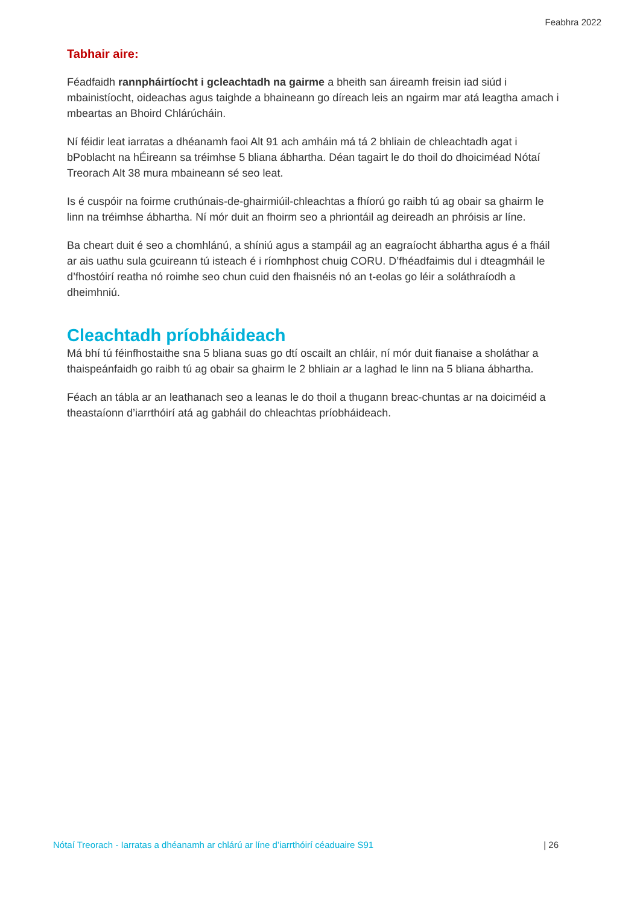Feabhra 2022
Tabhair aire:
Féadfaidh rannpháirtíocht i gcleachtadh na gairme a bheith san áireamh freisin iad siúd i mbainistíocht, oideachas agus taighde a bhaineann go díreach leis an ngairm mar atá leagtha amach i mbeartas an Bhoird Chlárúcháin.
Ní féidir leat iarratas a dhéanamh faoi Alt 91 ach amháin má tá 2 bhliain de chleachtadh agat i bPoblacht na hÉireann sa tréimhse 5 bliana ábhartha. Déan tagairt le do thoil do dhoiciméad Nótaí Treorach Alt 38 mura mbaineann sé seo leat.
Is é cuspóir na foirme cruthúnais-de-ghairmiúil-chleachtas a fhíorú go raibh tú ag obair sa ghairm le linn na tréimhse ábhartha. Ní mór duit an fhoirm seo a phriontáil ag deireadh an phróisis ar líne.
Ba cheart duit é seo a chomhlánú, a shíniú agus a stampáil ag an eagraíocht ábhartha agus é a fháil ar ais uathu sula gcuireann tú isteach é i ríomhphost chuig CORU. D’fhéadfaimis dul i dteagmháil le d’fhostóirí reatha nó roimhe seo chun cuid den fhaisnéis nó an t-eolas go léir a soláthraíodh a dheimhniú.
Cleachtadh príobháideach
Má bhí tú féinfhostaithe sna 5 bliana suas go dtí oscailt an chláir, ní mór duit fianaise a sholáthar a thaispeánfaidh go raibh tú ag obair sa ghairm le 2 bhliain ar a laghad le linn na 5 bliana ábhartha.
Féach an tábla ar an leathanach seo a leanas le do thoil a thugann breac-chuntas ar na doiciméid a theastaíonn d’iarrthóirí atá ag gabháil do chleachtas príobháideach.
Nótaí Treorach - Iarratas a dhéanamh ar chlárú ar líne d’iarrthóirí céaduaire S91 | 26